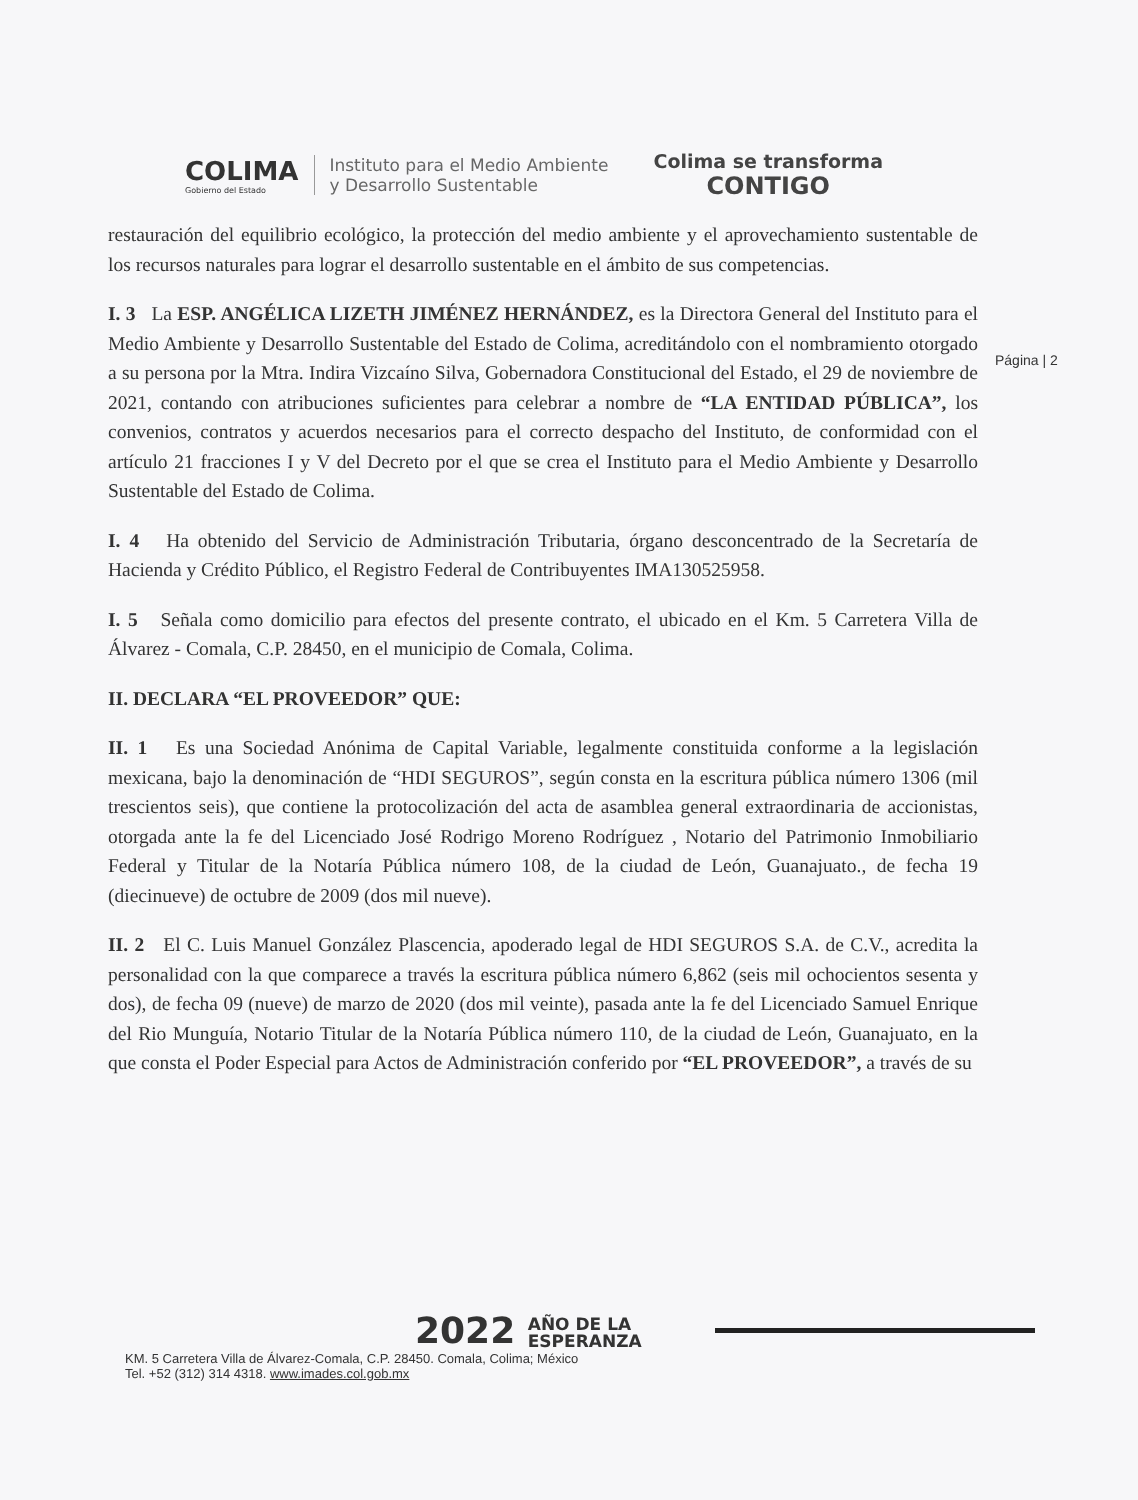COLIMA
Gobierno del Estado
Instituto para el Medio Ambiente
y Desarrollo Sustentable
Colima se transforma
CONTIGO
Página | 2
restauración del equilibrio ecológico, la protección del medio ambiente y el aprovechamiento sustentable de los recursos naturales para lograr el desarrollo sustentable en el ámbito de sus competencias.
I. 3 La ESP. ANGÉLICA LIZETH JIMÉNEZ HERNÁNDEZ, es la Directora General del Instituto para el Medio Ambiente y Desarrollo Sustentable del Estado de Colima, acreditándolo con el nombramiento otorgado a su persona por la Mtra. Indira Vizcaíno Silva, Gobernadora Constitucional del Estado, el 29 de noviembre de 2021, contando con atribuciones suficientes para celebrar a nombre de “LA ENTIDAD PÚBLICA”, los convenios, contratos y acuerdos necesarios para el correcto despacho del Instituto, de conformidad con el artículo 21 fracciones I y V del Decreto por el que se crea el Instituto para el Medio Ambiente y Desarrollo Sustentable del Estado de Colima.
I. 4 Ha obtenido del Servicio de Administración Tributaria, órgano desconcentrado de la Secretaría de Hacienda y Crédito Público, el Registro Federal de Contribuyentes IMA130525958.
I. 5 Señala como domicilio para efectos del presente contrato, el ubicado en el Km. 5 Carretera Villa de Álvarez - Comala, C.P. 28450, en el municipio de Comala, Colima.
II. DECLARA “EL PROVEEDOR” QUE:
II. 1 Es una Sociedad Anónima de Capital Variable, legalmente constituida conforme a la legislación mexicana, bajo la denominación de “HDI SEGUROS”, según consta en la escritura pública número 1306 (mil trescientos seis), que contiene la protocolización del acta de asamblea general extraordinaria de accionistas, otorgada ante la fe del Licenciado José Rodrigo Moreno Rodríguez , Notario del Patrimonio Inmobiliario Federal y Titular de la Notaría Pública número 108, de la ciudad de León, Guanajuato., de fecha 19 (diecinueve) de octubre de 2009 (dos mil nueve).
II. 2 El C. Luis Manuel González Plascencia, apoderado legal de HDI SEGUROS S.A. de C.V., acredita la personalidad con la que comparece a través la escritura pública número 6,862 (seis mil ochocientos sesenta y dos), de fecha 09 (nueve) de marzo de 2020 (dos mil veinte), pasada ante la fe del Licenciado Samuel Enrique del Rio Munguía, Notario Titular de la Notaría Pública número 110, de la ciudad de León, Guanajuato, en la que consta el Poder Especial para Actos de Administración conferido por “EL PROVEEDOR”, a través de su
2022 AÑO DE LA
ESPERANZA
KM. 5 Carretera Villa de Álvarez-Comala, C.P. 28450. Comala, Colima; México
Tel. +52 (312) 314 4318. www.imades.col.gob.mx